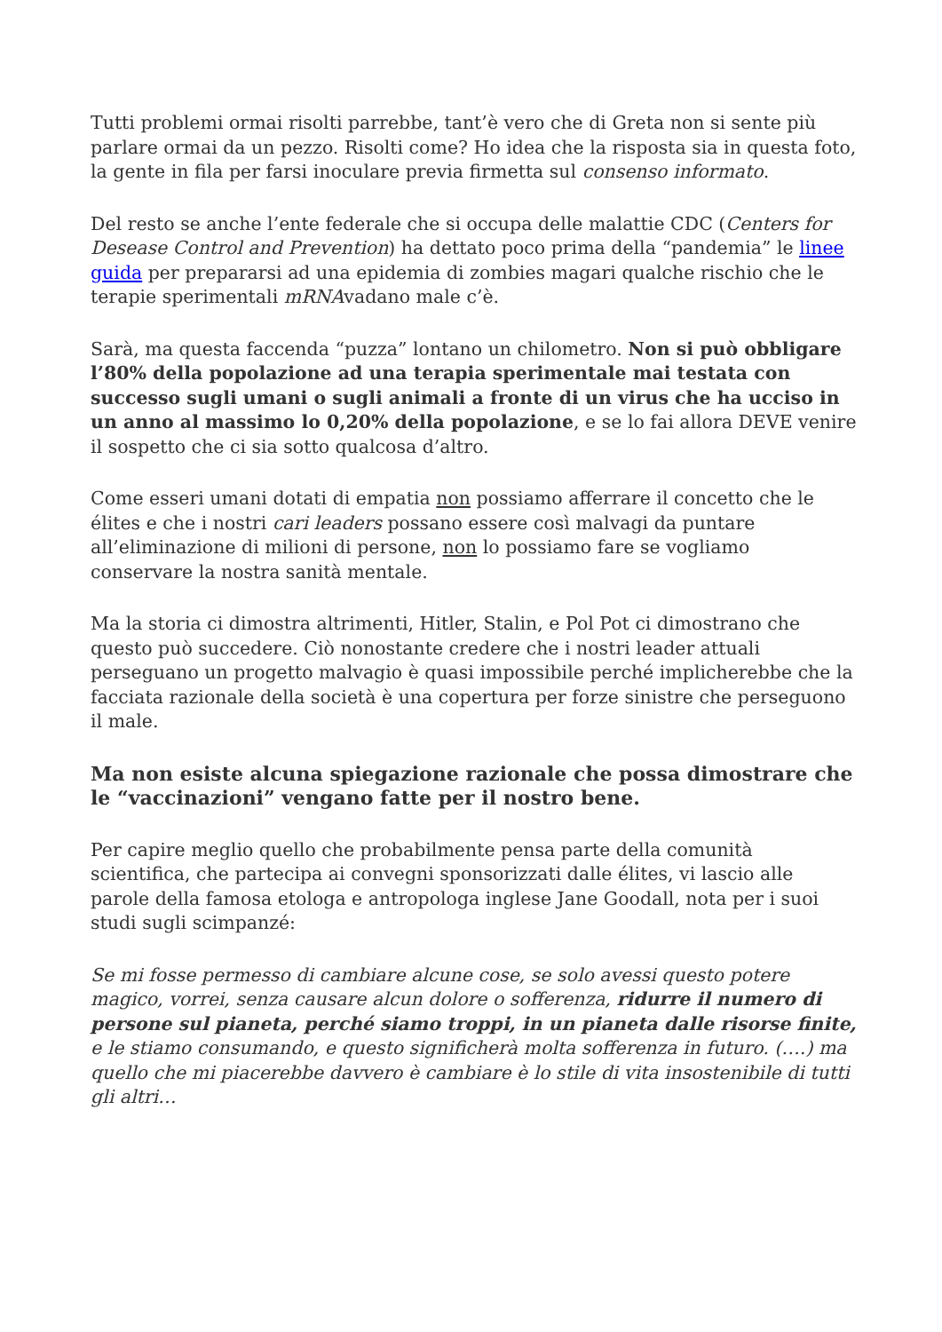Tutti problemi ormai risolti parrebbe, tant’è vero che di Greta non si sente più parlare ormai da un pezzo. Risolti come? Ho idea che la risposta sia in questa foto, la gente in fila per farsi inoculare previa firmetta sul consenso informato.
Del resto se anche l’ente federale che si occupa delle malattie CDC (Centers for Desease Control and Prevention) ha dettato poco prima della “pandemia” le linee guida per prepararsi ad una epidemia di zombies magari qualche rischio che le terapie sperimentali mRNAvadano male c’è.
Sarà, ma questa faccenda “puzza” lontano un chilometro. Non si può obbligare l’80% della popolazione ad una terapia sperimentale mai testata con successo sugli umani o sugli animali a fronte di un virus che ha ucciso in un anno al massimo lo 0,20% della popolazione, e se lo fai allora DEVE venire il sospetto che ci sia sotto qualcosa d’altro.
Come esseri umani dotati di empatia non possiamo afferrare il concetto che le élites e che i nostri cari leaders possano essere così malvagi da puntare all’eliminazione di milioni di persone, non lo possiamo fare se vogliamo conservare la nostra sanità mentale.
Ma la storia ci dimostra altrimenti, Hitler, Stalin, e Pol Pot ci dimostrano che questo può succedere. Ciò nonostante credere che i nostri leader attuali perseguano un progetto malvagio è quasi impossibile perché implicherebbe che la facciata razionale della società è una copertura per forze sinistre che perseguono il male.
Ma non esiste alcuna spiegazione razionale che possa dimostrare che le “vaccinazioni” vengano fatte per il nostro bene.
Per capire meglio quello che probabilmente pensa parte della comunità scientifica, che partecipa ai convegni sponsorizzati dalle élites, vi lascio alle parole della famosa etologa e antropologa inglese Jane Goodall, nota per i suoi studi sugli scimpanzé:
Se mi fosse permesso di cambiare alcune cose, se solo avessi questo potere magico, vorrei, senza causare alcun dolore o sofferenza, ridurre il numero di persone sul pianeta, perché siamo troppi, in un pianeta dalle risorse finite, e le stiamo consumando, e questo significherà molta sofferenza in futuro. (….) ma quello che mi piacerebbe davvero è cambiare è lo stile di vita insostenibile di tutti gli altri…